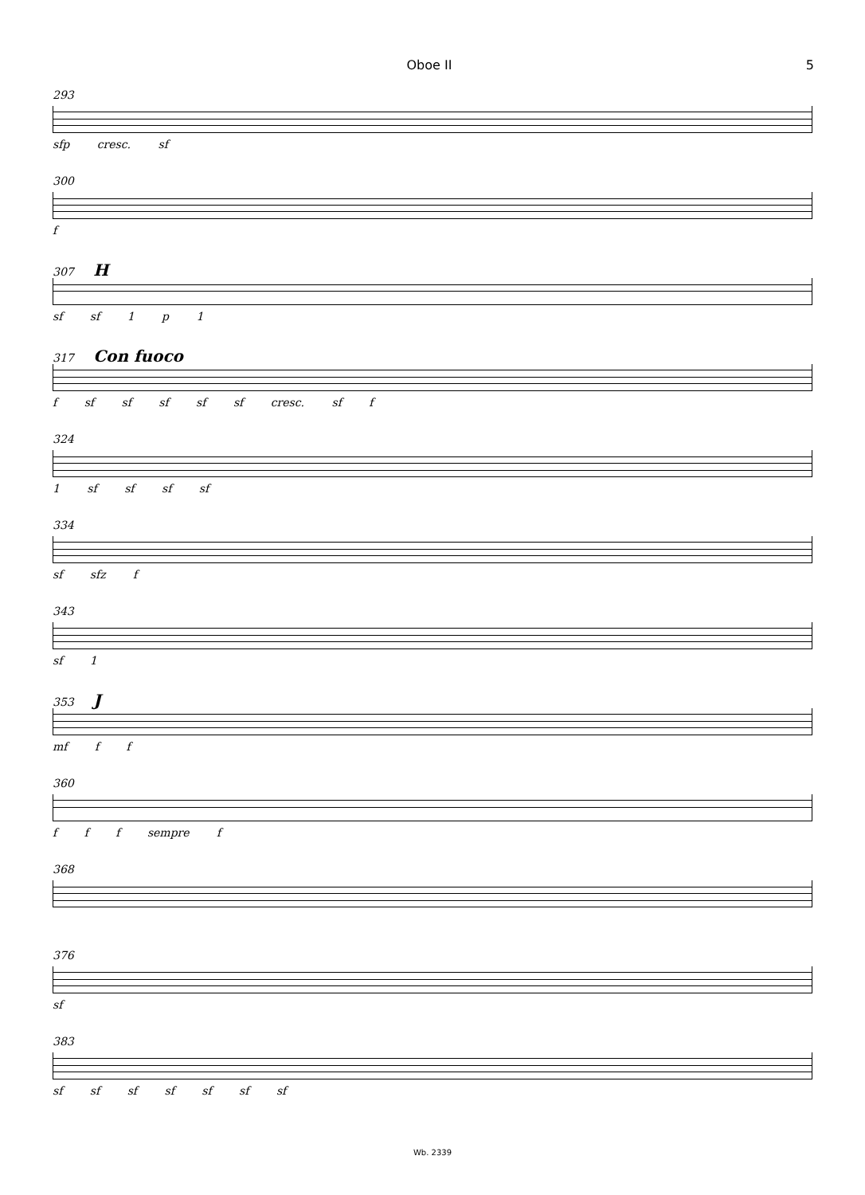Oboe II 5
293
sfp cresc. sf
300
f
307 H
sf sf 1 p 1
317 Con fuoco
f sf sf sf sf sf cresc. sf f
324
1 sf sf sf sf
334
sf sfz f
343
sf 1
353 J
mf f f
360
f f f sempre f
368
376
sf
383
sf sf sf sf sf sf sf
Wb. 2339